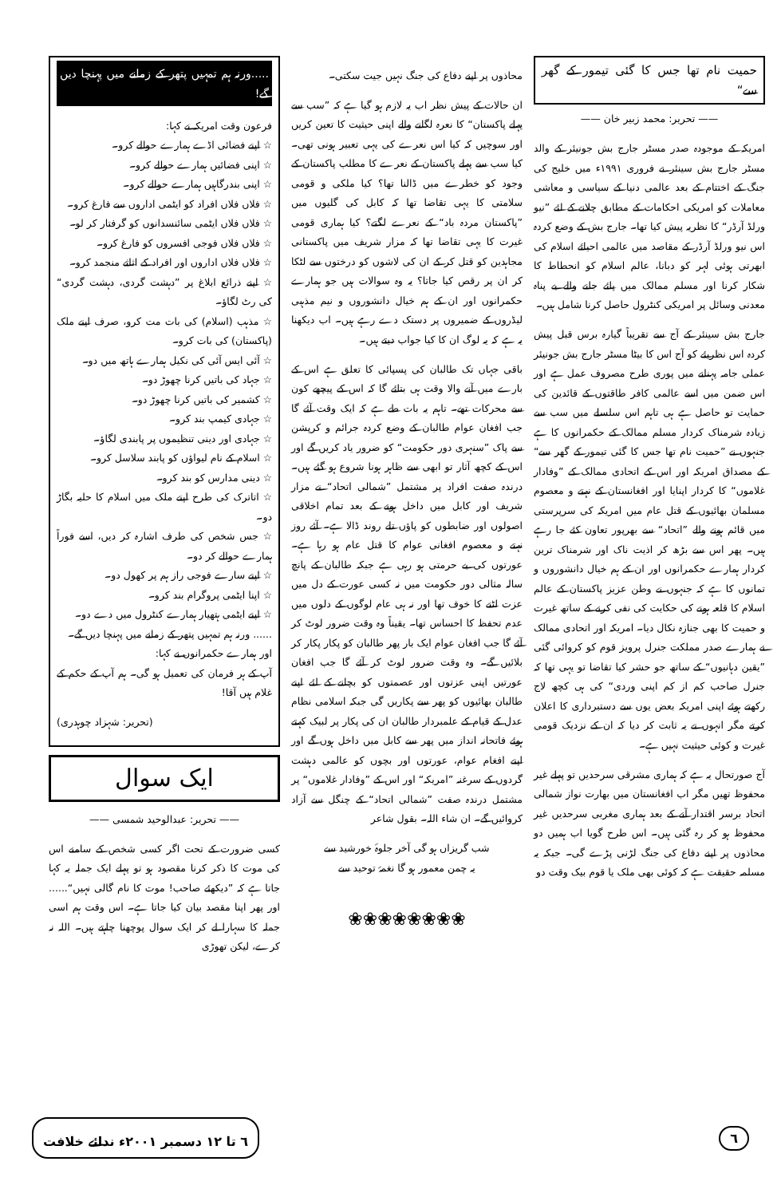حمیت نام تھا جس کا گئی تیمور کے گھر سے“
—— تحریر: محمد زبیر خان ——
امریکہ کے موجودہ صدر مسٹر جارج بش جونیئر کے والد مسٹر جارج بش سینئر نے فروری ۱۹۹۱ء میں خلیج کی جنگ کے اختتام کے بعد عالمی دنیا کے سیاسی و معاشی معاملات کو امریکی احکامات کے مطابق چلانے کے لئے ”نیو ورلڈ آرڈر“ کا نظریہ پیش کیا تھا۔ جارج بش کے وضع کردہ اس نیو ورلڈ آرڈر کے مقاصد میں عالمی احیائے اسلام کی ابھرتی ہوئی لہر کو دبانا، عالم اسلام کو انحطاط کا شکار کرنا اور مسلم ممالک میں پائے جانے والے بے پناہ معدنی وسائل پر امریکی کنٹرول حاصل کرنا شامل ہیں۔
جارج بش سینئر کے آج سے تقریباً گیارہ برس قبل پیش کردہ اس نظریئے کو آج اس کا بیٹا مسٹر جارج بش جونیئر عملی جامہ پہنانے میں پوری طرح مصروف عمل ہے اور اس ضمن میں اسے عالمی کافر طاقتوں کے قائدین کی حمایت تو حاصل ہے ہی تاہم اس سلسلے میں سب سے زیادہ شرمناک کردار مسلم ممالک کے حکمرانوں کا ہے جنہوں نے ”حمیت نام تھا جس کا گئی تیمور کے گھر سے“ کے مصداق امریکہ اور اس کے اتحادی ممالک کے ”وفادار غلاموں“ کا کردار اپنایا اور افغانستان کے نہتے و معصوم مسلمان بھائیوں کے قتل عام میں امریکہ کی سرپرستی میں قائم ہونے والے ”اتحاد“ سے بھرپور تعاون کئے جا رہے ہیں۔ پھر اس سے بڑھ کر اذیت ناک اور شرمناک ترین کردار ہمارے حکمرانوں اور ان کے ہم خیال دانشوروں و تمانوں کا ہے کہ جنہوں نے وطن عزیز پاکستان کے عالم اسلام کا قلعہ ہونے کی حکایت کی نفی کرنے کے ساتھ غیرت و حمیت کا بھی جنازہ نکال دیا۔ امریکہ اور اتحادی ممالک نے ہمارے صدر مملکت جنرل پرویز قوم کو کروائی گئی ”یقین دہانیوں“ کے ساتھ جو حشر کیا تقاضا تو یہی تھا کہ جنرل صاحب کم از کم اپنی وردی“ کی ہی کچھ لاج رکھتے ہوئے اپنی امریکہ بعض یوں سے دستبرداری کا اعلان کرتے مگر انہوں نے یہ ثابت کر دیا کہ ان کے نزدیک قومی غیرت و کوئی حیثیت نہیں ہے۔
آج صورتحال یہ ہے کہ ہماری مشرقی سرحدیں تو پہلے غیر محفوظ تھیں مگر اب افغانستان میں بھارت نواز شمالی اتحاد برسر اقتدار آنے کے بعد ہماری مغربی سرحدیں غیر محفوظ ہو کر رہ گئی ہیں۔ اس طرح گویا اب ہمیں دو محاذوں پر اپنے دفاع کی جنگ لڑنی پڑے گی۔ جبکہ یہ مسلمہ حقیقت ہے کہ کوئی بھی ملک یا قوم بیک وقت دو
محاذوں پر اپنے دفاع کی جنگ نہیں جیت سکتی۔
ان حالات کے پیش نظر اب یہ لازم ہو گیا ہے کہ ”سب سے پہلے پاکستان“ کا نعرہ لگانے والے اپنی حیثیت کا تعین کریں اور سوچیں کہ کیا اس نعرے کی یہی تعبیر ہونی تھی۔ کیا سب سے پہلے پاکستان کے نعرے کا مطلب پاکستان کے وجود کو خطرے میں ڈالنا تھا؟ کیا ملکی و قومی سلامتی کا یہی تقاضا تھا کہ کابل کی گلیوں میں ”پاکستان مردہ باد“ کے نعرے لگتے؟ کیا ہماری قومی غیرت کا یہی تقاضا تھا کہ مزار شریف میں پاکستانی مجاہدین کو قتل کر کے ان کی لاشوں کو درختوں سے لٹکا کر ان پر رقص کیا جاتا؟ یہ وہ سوالات ہیں جو ہمارے حکمرانوں اور ان کے ہم خیال دانشوروں و نیم مذہبی لیڈروں کے ضمیروں پر دستک دے رہے ہیں۔ اب دیکھنا یہ ہے کہ یہ لوگ ان کا کیا جواب دیتے ہیں۔
باقی جہاں تک طالبان کی پسپائی کا تعلق ہے اس کے بارے میں آنے والا وقت ہی بتائے گا کہ اس کے پیچھے کون سے محرکات تھے۔ تاہم یہ بات طے ہے کہ ایک وقت آئے گا جب افغان عوام طالبان کے وضع کردہ جرائم و کرپشن سے پاک ”سنہری دور حکومت“ کو ضرور یاد کریں گے اور اس کے کچھ آثار تو ابھی سے ظاہر ہونا شروع ہو گئے ہیں۔ درندہ صفت افراد پر مشتمل ”شمالی اتحاد“ نے مزار شریف اور کابل میں داخل ہونے کے بعد تمام اخلاقی اصولوں اور ضابطوں کو پاؤں تلے روند ڈالا ہے۔ آئے روز نہتے و معصوم افغانی عوام کا قتل عام ہو رہا ہے۔ عورتوں کی بے حرمتی ہو رہی ہے جبکہ طالبان کے پانچ سالہ مثالی دور حکومت میں نہ کسی عورت کے دل میں عزت لٹنے کا خوف تھا اور نہ ہی عام لوگوں کے دلوں میں عدم تحفظ کا احساس تھا۔ یقیناً وہ وقت ضرور لوٹ کر آئے گا جب افغان عوام ایک بار پھر طالبان کو پکار پکار کر بلائیں گے۔ وہ وقت ضرور لوٹ کر آئے گا جب افغان عورتیں اپنی عزتوں اور عصمتوں کو بچانے کے لئے اپنے طالبان بھائیوں کو پھر سے پکاریں گی جبکہ اسلامی نظام عدل کے قیام کے علمبردار طالبان ان کی پکار پر لبیک کہتے ہوئے فاتحانہ انداز میں پھر سے کابل میں داخل ہوں گے اور اپنے افغام عوام، عورتوں اور بچوں کو عالمی دہشت گردوں کے سرغنہ ”امریکہ“ اور اس کے ”وفادار غلاموں“ پر مشتمل درندہ صفت ”شمالی اتحاد“ کے چنگل سے آزاد کروائیں گے۔ ان شاء اللہ۔ بقول شاعر
شب گریزاں ہو گی آخر جلوۂ خورشید سے
یہ چمن معمور ہو گا نغمۂ توحید سے
❀❀❀❀❀❀❀❀
.....ورنہ ہم تمہیں پتھر کے زمانے میں پہنچا دیں گے!
فرعون وقت امریکہ نے کہا:
☆ اپنے فضائی اڈے ہمارے حوالے کرو۔
☆ اپنی فضائیں ہمارے حوالے کرو۔
☆ اپنی بندرگاہیں ہمارے حوالے کرو۔
☆ فلاں فلاں افراد کو ایٹمی اداروں سے فارغ کرو۔
☆ فلاں فلاں ایٹمی سائنسدانوں کو گرفتار کر لو۔
☆ فلاں فلاں فوجی افسروں کو فارغ کرو۔
☆ فلاں فلاں اداروں اور افراد کے اثاثے منجمد کرو۔
☆ اپنے ذرائع ابلاغ پر ”دہشت گردی، دہشت گردی“ کی رٹ لگاؤ۔
☆ مذہب (اسلام) کی بات مت کرو، صرف اپنے ملک (پاکستان) کی بات کرو۔
☆ آئی ایس آئی کی نکیل ہمارے ہاتھ میں دو۔
☆ جہاد کی باتیں کرنا چھوڑ دو۔
☆ کشمیر کی باتیں کرنا چھوڑ دو۔
☆ جہادی کیمپ بند کرو۔
☆ جہادی اور دینی تنظیموں پر پابندی لگاؤ۔
☆ اسلام کے نام لیواؤں کو پابند سلاسل کرو۔
☆ دینی مدارس کو بند کرو۔
☆ اتاترک کی طرح اپنے ملک میں اسلام کا حلیہ بگاڑ دو۔
☆ جس شخص کی طرف اشارہ کر دیں، اسے فوراً ہمارے حوالے کر دو۔
☆ اپنے سارے فوجی راز ہم پر کھول دو۔
☆ اپنا ایٹمی پروگرام بند کرو۔
☆ اپنے ایٹمی ہتھیار ہمارے کنٹرول میں دے دو۔
...... ورنہ ہم تمہیں پتھر کے زمانے میں پہنچا دیں گے۔
اور ہمارے حکمرانوں نے کہا:
آپ کے ہر فرمان کی تعمیل ہو گی۔ ہم آپ کے حکم کے غلام ہیں آقا!
(تحریر: شہزاد چوہدری)
ایک سوال
—— تحریر: عبدالوحید شمسی ——
کسی ضرورت کے تحت اگر کسی شخص کے سامنے اس کی موت کا ذکر کرنا مقصود ہو تو پہلے ایک جملہ یہ کہا جاتا ہے کہ ”دیکھئے صاحب! موت کا نام گالی نہیں“...... اور پھر اپنا مقصد بیان کیا جاتا ہے۔ اس وقت ہم اسی جملہ کا سہارا لے کر ایک سوال پوچھنا چاہتے ہیں۔ اللہ نہ کرے، لیکن تھوڑی
٦ ٦ تا ۱۲ دسمبر ۲۰۰۱ء ندائے خلافت